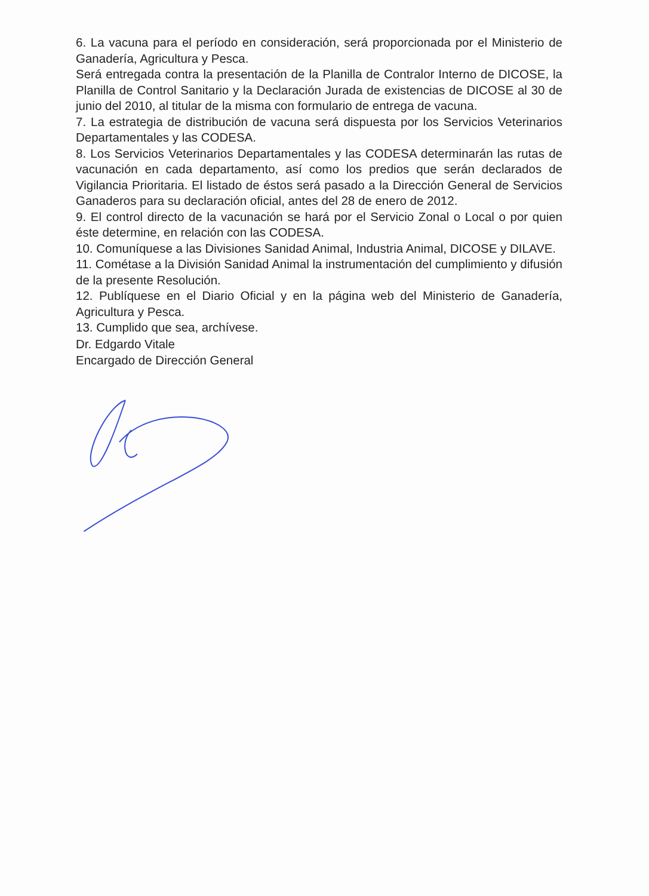6. La vacuna para el período en consideración, será proporcionada por el Ministerio de Ganadería, Agricultura y Pesca.
Será entregada contra la presentación de la Planilla de Contralor Interno de DICOSE, la Planilla de Control Sanitario y la Declaración Jurada de existencias de DICOSE al 30 de junio del 2010, al titular de la misma con formulario de entrega de vacuna.
7. La estrategia de distribución de vacuna será dispuesta por los Servicios Veterinarios Departamentales y las CODESA.
8. Los Servicios Veterinarios Departamentales y las CODESA determinarán las rutas de vacunación en cada departamento, así como los predios que serán declarados de Vigilancia Prioritaria. El listado de éstos será pasado a la Dirección General de Servicios Ganaderos para su declaración oficial, antes del 28 de enero de 2012.
9. El control directo de la vacunación se hará por el Servicio Zonal o Local o por quien éste determine, en relación con las CODESA.
10. Comuníquese a las Divisiones Sanidad Animal, Industria Animal, DICOSE y DILAVE.
11. Cométase a la División Sanidad Animal la instrumentación del cumplimiento y difusión de la presente Resolución.
12. Publíquese en el Diario Oficial y en la página web del Ministerio de Ganadería, Agricultura y Pesca.
13. Cumplido que sea, archívese.
Dr. Edgardo Vitale
Encargado de Dirección General